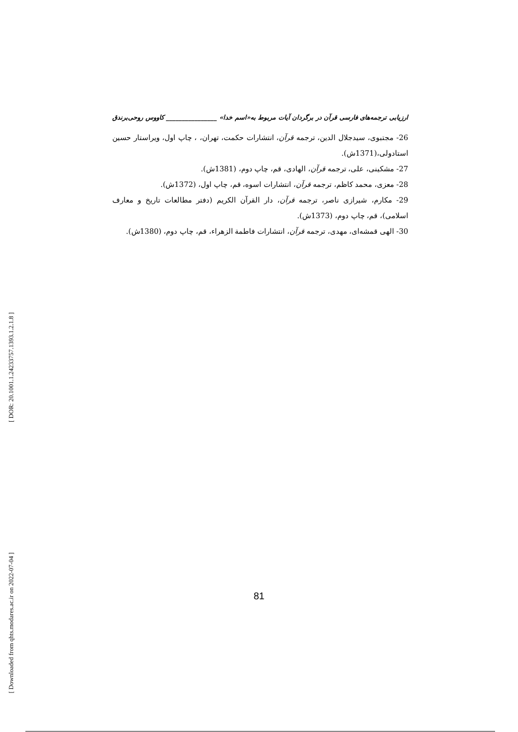[ DOR: 20.1001.1.24233757.1393.1.2.1.8 ]
[ Downloaded from qhts.modares.ac.ir on 2022-07-04 ]
ارزیابی ترجمه‌های فارسی قرآن در برگردان آیات مربوط به«اسم خدا» ________________ کاووس روحی‌برندق
26- مجتبوی، سیدجلال الدین، ترجمه قرآن، انتشارات حکمت، تهران، ، چاپ اول، ویراستار حسین استادولی،(1371ش).
27- مشکینی، علی، ترجمه قرآن، الهادی، قم، چاپ دوم، (1381ش).
28- معزی، محمد کاظم، ترجمه قرآن، انتشارات اسوه، قم، چاپ اول، (1372ش).
29- مکارم، شیرازی ناصر، ترجمه قرآن، دار القرآن الکریم (دفتر مطالعات تاریخ و معارف اسلامی)، قم، چاپ دوم، (1373ش).
30- الهی قمشه‌ای، مهدی، ترجمه قرآن، انتشارات فاطمة الزهراء، قم، چاپ دوم، (1380ش).
81